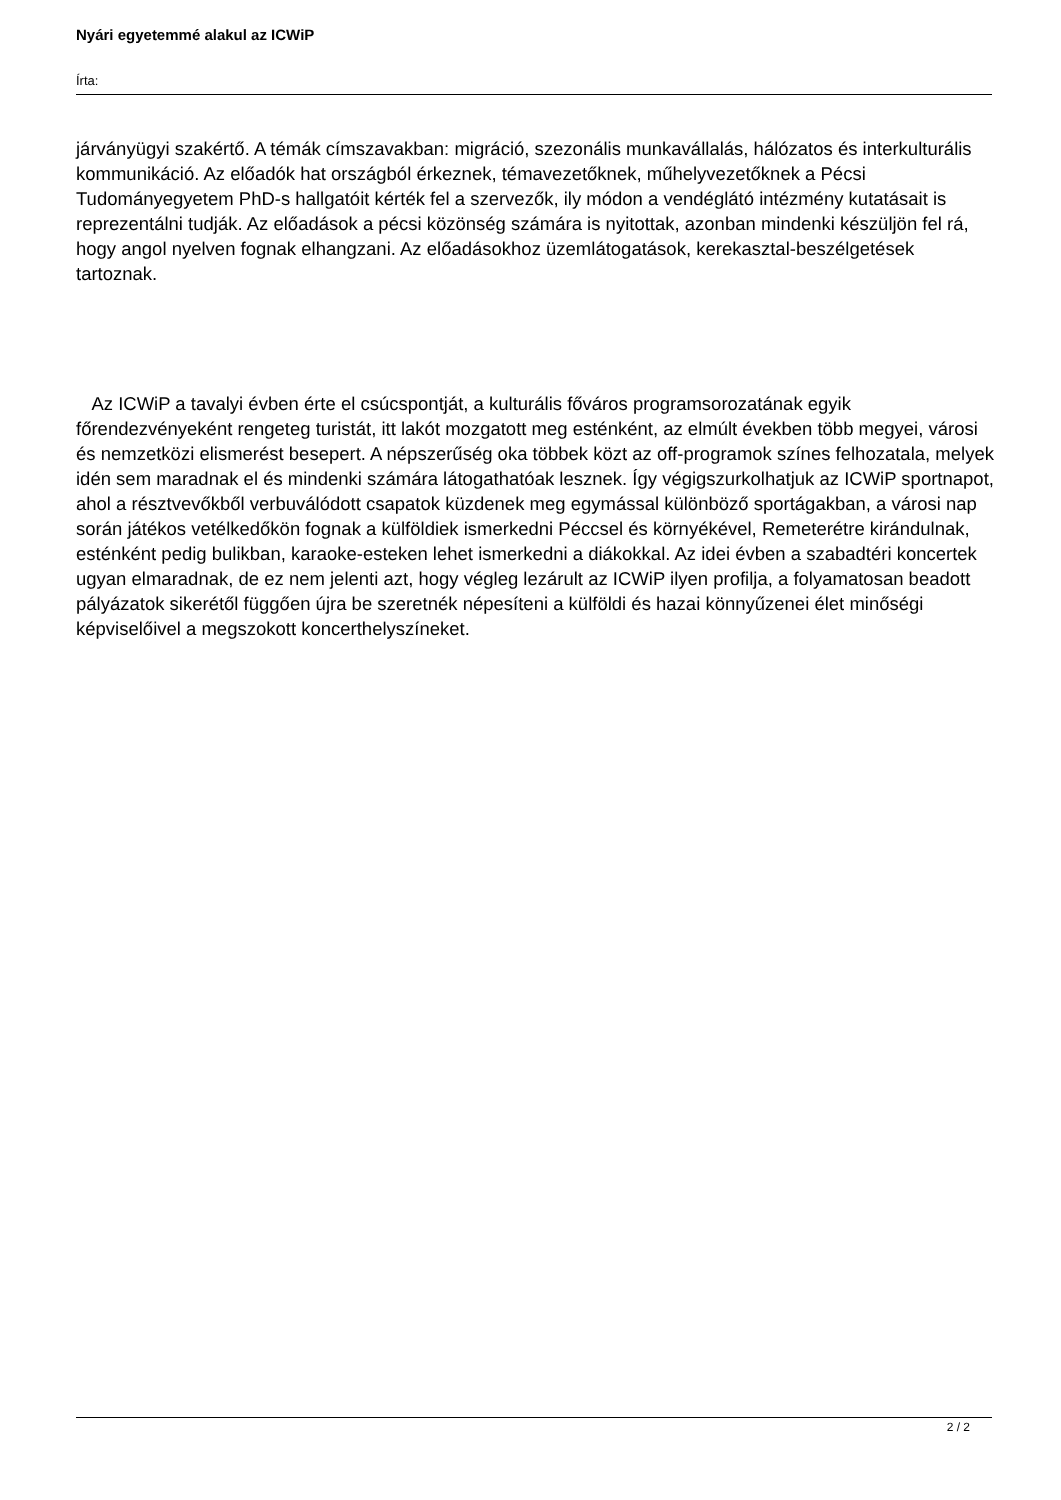Nyári egyetemmé alakul az ICWiP
Írta:
járványügyi szakértő. A témák címszavakban: migráció, szezonális munkavállalás, hálózatos és interkulturális kommunikáció. Az előadók hat országból érkeznek, témavezetőknek, műhelyvezetőknek a Pécsi Tudományegyetem PhD-s hallgatóit kérték fel a szervezők, ily módon a vendéglátó intézmény kutatásait is reprezentálni tudják. Az előadások a pécsi közönség számára is nyitottak, azonban mindenki készüljön fel rá, hogy angol nyelven fognak elhangzani. Az előadásokhoz üzemlátogatások, kerekasztal-beszélgetések tartoznak.
Az ICWiP a tavalyi évben érte el csúcspontját, a kulturális főváros programsorozatának egyik főrendezvényeként rengeteg turistát, itt lakót mozgatott meg esténként, az elmúlt években több megyei, városi és nemzetközi elismerést besepert. A népszerűség oka többek közt az off-programok színes felhozatala, melyek idén sem maradnak el és mindenki számára látogathatóak lesznek. Így végigszurkolhatjuk az ICWiP sportnapot, ahol a résztvevőkből verbuválódott csapatok küzdenek meg egymással különböző sportágakban, a városi nap során játékos vetélkedőkön fognak a külföldiek ismerkedni Péccsel és környékével, Remeterétre kirándulnak, esténként pedig bulikban, karaoke-esteken lehet ismerkedni a diákokkal. Az idei évben a szabadtéri koncertek ugyan elmaradnak, de ez nem jelenti azt, hogy végleg lezárult az ICWiP ilyen profilja, a folyamatosan beadott pályázatok sikerétől függően újra be szeretnék népesíteni a külföldi és hazai könnyűzenei élet minőségi képviselőivel a megszokott koncerthelyszíneket.
2 / 2